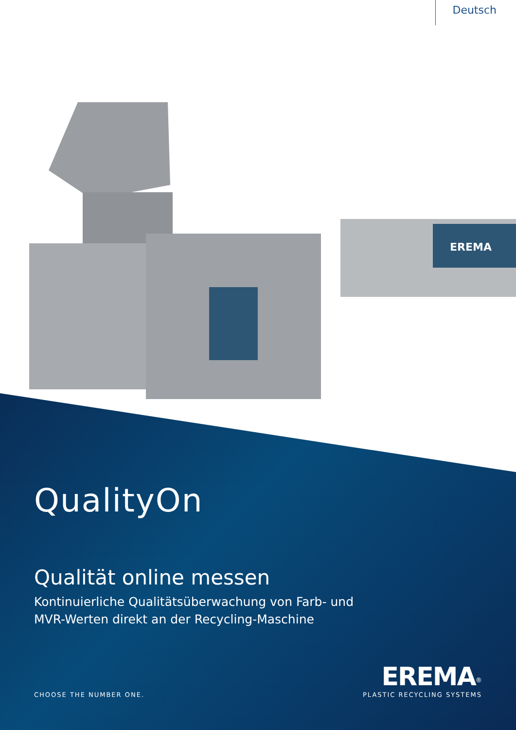Deutsch
EREMA
QualityOn
Qualität online messen
Kontinuierliche Qualitätsüberwachung von Farb- und
MVR-Werten direkt an der Recycling-Maschine
CHOOSE THE NUMBER ONE.
EREMA<sup>®</sup>
PLASTIC RECYCLING SYSTEMS